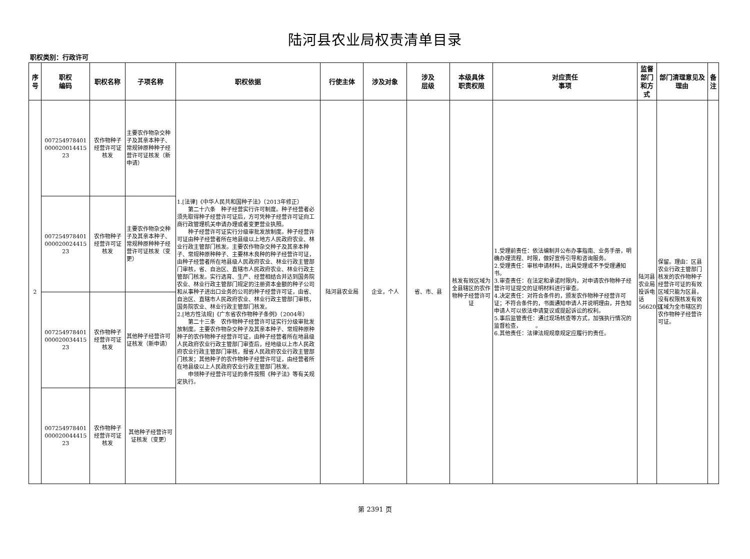陆河县农业局权责清单目录
职权类别：行政许可
| 序号 | 职权 编码 | 职权名称 | 子项名称 | 职权依据 | 行使主体 | 涉及对象 | 涉及 层级 | 本级具体 职责权限 | 对应责任 事项 | 监督部门和方式 | 部门清理意见及理由 | 备注 |
| --- | --- | --- | --- | --- | --- | --- | --- | --- | --- | --- | --- | --- |
| 2 | 007254978401 000020014415 23 | 农作物种子经营许可证核发 | 主要农作物杂交种子及其亲本种子、常规钟原种种子经营许可证核发（新申请） | 1.[法律]《中华人民共和国种子法》（2013年修正） 第二十六条 种子经营实行许可制度。种子经营者必须先取得种子经营许可证后，方可凭种子经营许可证向工商行政管理机关申请办理或者变更营业执照。 种子经营许可证实行分级审批发放制度。种子经营许可证由种子经营者所在地县级以上地方人民政府农业、林业行政主管部门核发。主要农作物杂交种子及其亲本种子、常规种原种种子、主要林木良种的种子经营许可证，由种子经营者所在地县级人民政府农业、林业行政主管部门审核，省、自治区、直辖市人民政府农业、林业行政主管部门核发。实行选育、生产、经营相结合并达到国务院农业、林业行政主管部门规定的注册资本金额的种子公司和从事种子进出口业务的公司的种子经营许可证，由省、自治区、直辖市人民政府农业、林业行政主管部门审核，国务院农业、林业行政主管部门核发。 2.[地方性法规]《广东省农作物种子条例》（2004年） 第二十三条 农作物种子经营许可证实行分级审批发放制度。主要农作物杂交种子及其亲本种子、常规种原种种子的农作物种子经营许可证，由种子经营者所在地县级人民政府农业行政主管部门审查后，经地级以上市人民政府农业行政主管部门审核，报省人民政府农业行政主管部门核发；其他种子的农作物种子经营许可证，由经营者所在地县级以上人民政府农业行政主管部门核发。 申领种子经营许可证的条件按照《种子法》等有关规定执行。 | 陆河县农业局 | 企业，个人 | 省、市、县 | 核发有效区域为全县辖区的农作物种子经营许可证 | 1.受理前责任：依法编制并公布办事指南、业务手册，明确办理流程、时限，做好宣传引导和咨询服务。 2.受理责任：审核申请材料，出具受理或不予受理通知书。 3.审查责任：在法定和承诺时限内，对申请农作物种子经营许可证提交的证明材料进行审查。 4.决定责任：对符合条件的，颁发农作物种子经营许可证；不符合条件的，书面通知申请人并说明理由，并告知申请人可以依法申请复议或提起诉讼的权利。 5.事后监管责任：通过现场核查等方式，加强执行情况的监督检查， 。 6.其他责任：法律法规规章规定应履行的责任。 | 陆河县农业局投诉电话5662051 | 保留。理由：区县农业行政主管部门核发的农作物种子经营许可证的有效区域只能为区县，没有权限核发有效区域为全市辖区的农作物种子经营许可证。 | |
| | 007254978401 000020024415 23 | 农作物种子经营许可证核发 | 主要农作物杂交种子及其亲本种子、常规种原种种子经营许可证核发（变更） | | | | | | | | | |
| | 007254978401 000020034415 23 | 农作物种子经营许可证核发 | 其他种子经营许可证核发（新申请） | | | | | | | | | |
| | 007254978401 000020044415 23 | 农作物种子经营许可证核发 | 其他种子经营许可证核发（变更） | | | | | | | | | |
第 2391 页